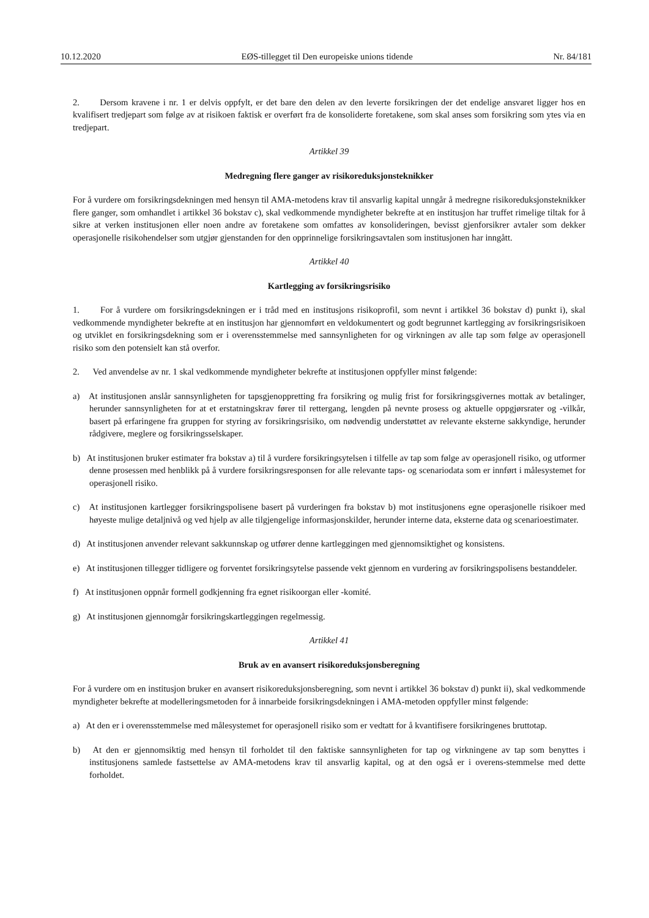10.12.2020 EØS-tillegget til Den europeiske unions tidende Nr. 84/181
2. Dersom kravene i nr. 1 er delvis oppfylt, er det bare den delen av den leverte forsikringen der det endelige ansvaret ligger hos en kvalifisert tredjepart som følge av at risikoen faktisk er overført fra de konsoliderte foretakene, som skal anses som forsikring som ytes via en tredjepart.
Artikkel 39
Medregning flere ganger av risikoreduksjonsteknikker
For å vurdere om forsikringsdekningen med hensyn til AMA-metodens krav til ansvarlig kapital unngår å medregne risikoreduksjonsteknikker flere ganger, som omhandlet i artikkel 36 bokstav c), skal vedkommende myndigheter bekrefte at en institusjon har truffet rimelige tiltak for å sikre at verken institusjonen eller noen andre av foretakene som omfattes av konsolideringen, bevisst gjenforsikrer avtaler som dekker operasjonelle risikohendelser som utgjør gjenstanden for den opprinnelige forsikringsavtalen som institusjonen har inngått.
Artikkel 40
Kartlegging av forsikringsrisiko
1. For å vurdere om forsikringsdekningen er i tråd med en institusjons risikoprofil, som nevnt i artikkel 36 bokstav d) punkt i), skal vedkommende myndigheter bekrefte at en institusjon har gjennomført en veldokumentert og godt begrunnet kartlegging av forsikringsrisikoen og utviklet en forsikringsdekning som er i overensstemmelse med sannsynligheten for og virkningen av alle tap som følge av operasjonell risiko som den potensielt kan stå overfor.
2. Ved anvendelse av nr. 1 skal vedkommende myndigheter bekrefte at institusjonen oppfyller minst følgende:
a) At institusjonen anslår sannsynligheten for tapsgjenoppretting fra forsikring og mulig frist for forsikringsgivernes mottak av betalinger, herunder sannsynligheten for at et erstatningskrav fører til rettergang, lengden på nevnte prosess og aktuelle oppgjørsrater og -vilkår, basert på erfaringene fra gruppen for styring av forsikringsrisiko, om nødvendig understøttet av relevante eksterne sakkyndige, herunder rådgivere, meglere og forsikringsselskaper.
b) At institusjonen bruker estimater fra bokstav a) til å vurdere forsikringsytelsen i tilfelle av tap som følge av operasjonell risiko, og utformer denne prosessen med henblikk på å vurdere forsikringsresponsen for alle relevante taps- og scenariodata som er innført i målesystemet for operasjonell risiko.
c) At institusjonen kartlegger forsikringspolisene basert på vurderingen fra bokstav b) mot institusjonens egne operasjonelle risikoer med høyeste mulige detaljnivå og ved hjelp av alle tilgjengelige informasjonskilder, herunder interne data, eksterne data og scenarioestimater.
d) At institusjonen anvender relevant sakkunnskap og utfører denne kartleggingen med gjennomsiktighet og konsistens.
e) At institusjonen tillegger tidligere og forventet forsikringsytelse passende vekt gjennom en vurdering av forsikringspolisens bestanddeler.
f) At institusjonen oppnår formell godkjenning fra egnet risikoorgan eller -komité.
g) At institusjonen gjennomgår forsikringskartleggingen regelmessig.
Artikkel 41
Bruk av en avansert risikoreduksjonsberegning
For å vurdere om en institusjon bruker en avansert risikoreduksjonsberegning, som nevnt i artikkel 36 bokstav d) punkt ii), skal vedkommende myndigheter bekrefte at modelleringsmetoden for å innarbeide forsikringsdekningen i AMA-metoden oppfyller minst følgende:
a) At den er i overensstemmelse med målesystemet for operasjonell risiko som er vedtatt for å kvantifisere forsikringenes bruttotap.
b) At den er gjennomsiktig med hensyn til forholdet til den faktiske sannsynligheten for tap og virkningene av tap som benyttes i institusjonens samlede fastsettelse av AMA-metodens krav til ansvarlig kapital, og at den også er i overens-stemmelse med dette forholdet.